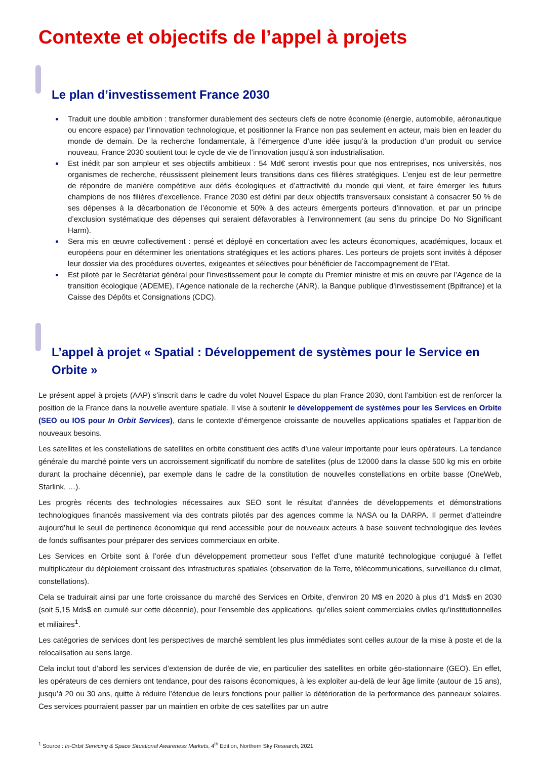Contexte et objectifs de l’appel à projets
Le plan d’investissement France 2030
Traduit une double ambition : transformer durablement des secteurs clefs de notre économie (énergie, automobile, aéronautique ou encore espace) par l’innovation technologique, et positionner la France non pas seulement en acteur, mais bien en leader du monde de demain. De la recherche fondamentale, à l’émergence d’une idée jusqu’à la production d’un produit ou service nouveau, France 2030 soutient tout le cycle de vie de l’innovation jusqu’à son industrialisation.
Est inédit par son ampleur et ses objectifs ambitieux : 54 Md€ seront investis pour que nos entreprises, nos universités, nos organismes de recherche, réussissent pleinement leurs transitions dans ces filières stratégiques. L’enjeu est de leur permettre de répondre de manière compétitive aux défis écologiques et d’attractivité du monde qui vient, et faire émerger les futurs champions de nos filières d’excellence. France 2030 est défini par deux objectifs transversaux consistant à consacrer 50 % de ses dépenses à la décarbonation de l’économie et 50% à des acteurs émergents porteurs d’innovation, et par un principe d’exclusion systématique des dépenses qui seraient défavorables à l’environnement (au sens du principe Do No Significant Harm).
Sera mis en œuvre collectivement : pensé et déployé en concertation avec les acteurs économiques, académiques, locaux et européens pour en déterminer les orientations stratégiques et les actions phares. Les porteurs de projets sont invités à déposer leur dossier via des procédures ouvertes, exigeantes et sélectives pour bénéficier de l’accompagnement de l’Etat.
Est piloté par le Secrétariat général pour l’investissement pour le compte du Premier ministre et mis en œuvre par l’Agence de la transition écologique (ADEME), l’Agence nationale de la recherche (ANR), la Banque publique d’investissement (Bpifrance) et la Caisse des Dépôts et Consignations (CDC).
L’appel à projet « Spatial : Développement de systèmes pour le Service en Orbite »
Le présent appel à projets (AAP) s’inscrit dans le cadre du volet Nouvel Espace du plan France 2030, dont l’ambition est de renforcer la position de la France dans la nouvelle aventure spatiale. Il vise à soutenir le développement de systèmes pour les Services en Orbite (SEO ou IOS pour In Orbit Services), dans le contexte d’émergence croissante de nouvelles applications spatiales et l’apparition de nouveaux besoins.
Les satellites et les constellations de satellites en orbite constituent des actifs d’une valeur importante pour leurs opérateurs. La tendance générale du marché pointe vers un accroissement significatif du nombre de satellites (plus de 12000 dans la classe 500 kg mis en orbite durant la prochaine décennie), par exemple dans le cadre de la constitution de nouvelles constellations en orbite basse (OneWeb, Starlink, …).
Les progrès récents des technologies nécessaires aux SEO sont le résultat d’années de développements et démonstrations technologiques financés massivement via des contrats pilotés par des agences comme la NASA ou la DARPA. Il permet d’atteindre aujourd’hui le seuil de pertinence économique qui rend accessible pour de nouveaux acteurs à base souvent technologique des levées de fonds suffisantes pour préparer des services commerciaux en orbite.
Les Services en Orbite sont à l’orée d’un développement prometteur sous l’effet d’une maturité technologique conjugué à l’effet multiplicateur du déploiement croissant des infrastructures spatiales (observation de la Terre, télécommunications, surveillance du climat, constellations).
Cela se traduirait ainsi par une forte croissance du marché des Services en Orbite, d’environ 20 M$ en 2020 à plus d’1 Mds$ en 2030 (soit 5,15 Mds$ en cumulé sur cette décennie), pour l’ensemble des applications, qu’elles soient commerciales civiles qu’institutionnelles et miliaires<sup>1</sup>.
Les catégories de services dont les perspectives de marché semblent les plus immédiates sont celles autour de la mise à poste et de la relocalisation au sens large.
Cela inclut tout d’abord les services d’extension de durée de vie, en particulier des satellites en orbite géo-stationnaire (GEO). En effet, les opérateurs de ces derniers ont tendance, pour des raisons économiques, à les exploiter au-delà de leur âge limite (autour de 15 ans), jusqu’à 20 ou 30 ans, quitte à réduire l’étendue de leurs fonctions pour pallier la détérioration de la performance des panneaux solaires. Ces services pourraient passer par un maintien en orbite de ces satellites par un autre
<sup>1</sup> Source : In-Orbit Servicing & Space Situational Awareness Markets, 4<sup>th</sup> Edition, Northern Sky Research, 2021